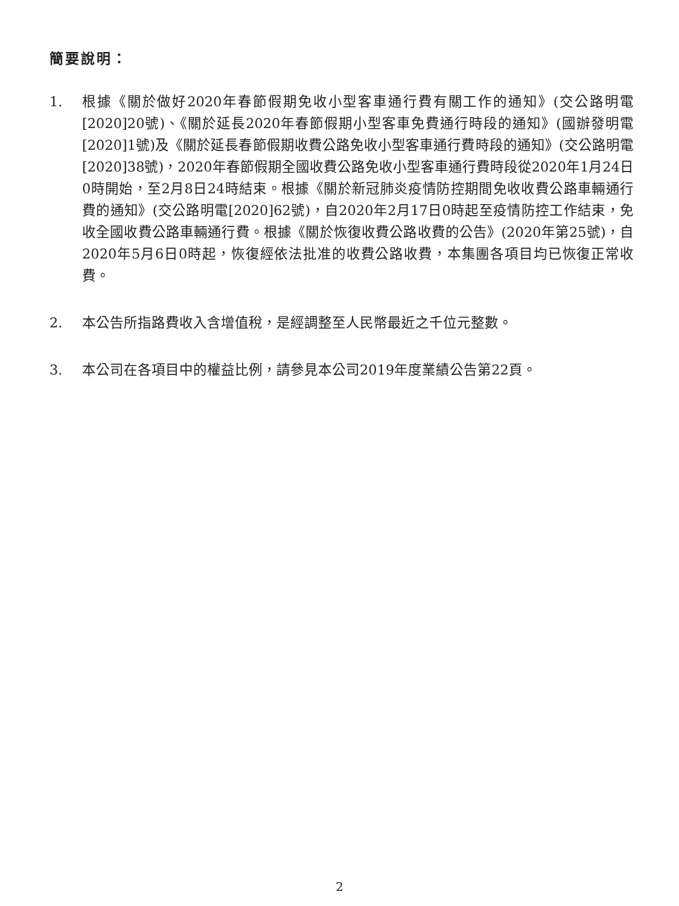簡要說明：
1. 根據《關於做好2020年春節假期免收小型客車通行費有關工作的通知》(交公路明電[2020]20號)、《關於延長2020年春節假期小型客車免費通行時段的通知》(國辦發明電[2020]1號)及《關於延長春節假期收費公路免收小型客車通行費時段的通知》(交公路明電[2020]38號)，2020年春節假期全國收費公路免收小型客車通行費時段從2020年1月24日0時開始，至2月8日24時結束。根據《關於新冠肺炎疫情防控期間免收收費公路車輛通行費的通知》(交公路明電[2020]62號)，自2020年2月17日0時起至疫情防控工作結束，免收全國收費公路車輛通行費。根據《關於恢復收費公路收費的公告》(2020年第25號)，自2020年5月6日0時起，恢復經依法批准的收費公路收費，本集團各項目均已恢復正常收費。
2. 本公告所指路費收入含增值稅，是經調整至人民幣最近之千位元整數。
3. 本公司在各項目中的權益比例，請參見本公司2019年度業績公告第22頁。
2